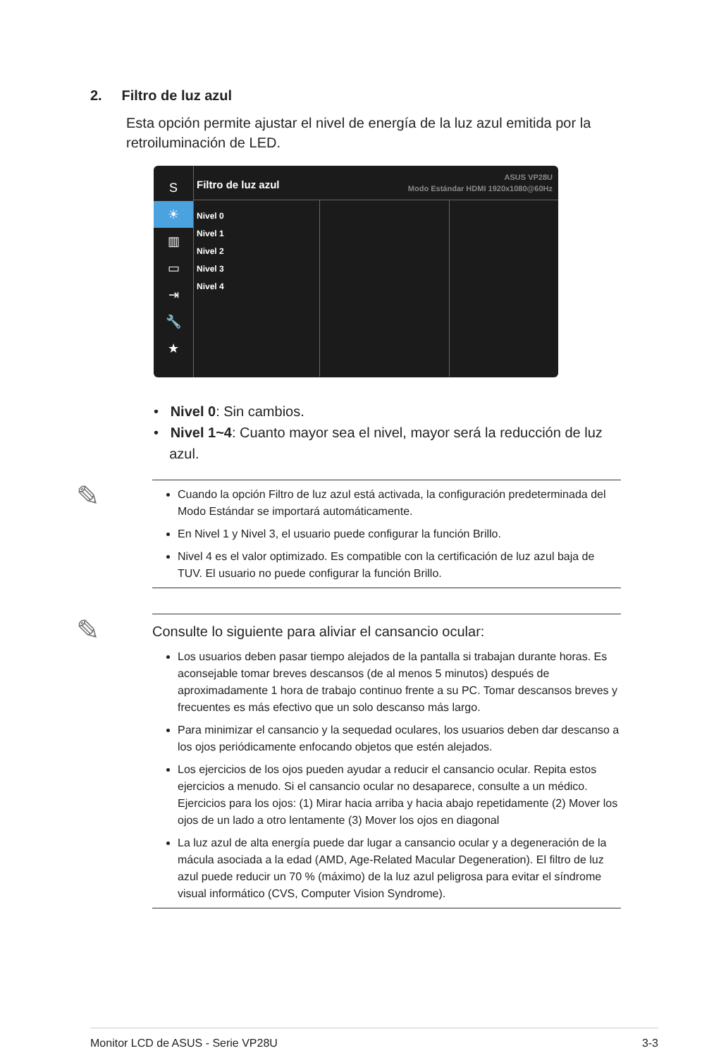2. Filtro de luz azul
Esta opción permite ajustar el nivel de energía de la luz azul emitida por la retroiluminación de LED.
S
☀
▥
▭
⇥
🔧
★
Filtro de luz azul ASUS VP28U
Modo Estándar HDMI 1920x1080@60Hz
Nivel 0
Nivel 1
Nivel 2
Nivel 3
Nivel 4
• Nivel 0: Sin cambios.
• Nivel 1~4: Cuanto mayor sea el nivel, mayor será la reducción de luz
azul.
✎
Cuando la opción Filtro de luz azul está activada, la configuración predeterminada del Modo Estándar se importará automáticamente.
En Nivel 1 y Nivel 3, el usuario puede configurar la función Brillo.
Nivel 4 es el valor optimizado. Es compatible con la certificación de luz azul baja de TUV. El usuario no puede configurar la función Brillo.
✎
Consulte lo siguiente para aliviar el cansancio ocular:
Los usuarios deben pasar tiempo alejados de la pantalla si trabajan durante horas. Es aconsejable tomar breves descansos (de al menos 5 minutos) después de aproximadamente 1 hora de trabajo continuo frente a su PC. Tomar descansos breves y frecuentes es más efectivo que un solo descanso más largo.
Para minimizar el cansancio y la sequedad oculares, los usuarios deben dar descanso a los ojos periódicamente enfocando objetos que estén alejados.
Los ejercicios de los ojos pueden ayudar a reducir el cansancio ocular. Repita estos ejercicios a menudo. Si el cansancio ocular no desaparece, consulte a un médico. Ejercicios para los ojos: (1) Mirar hacia arriba y hacia abajo repetidamente (2) Mover los ojos de un lado a otro lentamente (3) Mover los ojos en diagonal
La luz azul de alta energía puede dar lugar a cansancio ocular y a degeneración de la mácula asociada a la edad (AMD, Age-Related Macular Degeneration). El filtro de luz azul puede reducir un 70 % (máximo) de la luz azul peligrosa para evitar el síndrome visual informático (CVS, Computer Vision Syndrome).
Monitor LCD de ASUS - Serie VP28U 3-3